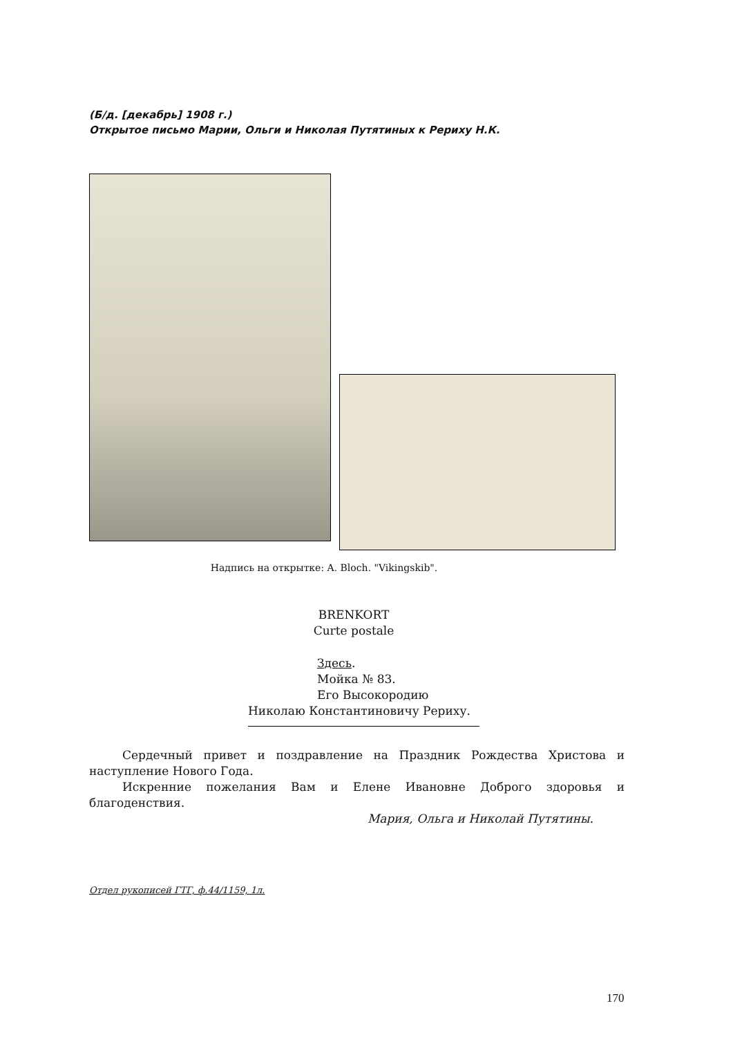(Б/д. [декабрь] 1908 г.)
Открытое письмо Марии, Ольги и Николая Путятиных к Рериху Н.К.
Надпись на открытке: A. Bloch. "Vikingskib".
BRENKORT
Curte postale
Здесь.
Мойка № 83.
Его Высокородию
Николаю Константиновичу Рериху.
Сердечный привет и поздравление на Праздник Рождества Христова и наступление Нового Года.
Искренние пожелания Вам и Елене Ивановне Доброго здоровья и благоденствия.
Мария, Ольга и Николай Путятины.
Отдел рукописей ГТГ, ф.44/1159, 1л.
170